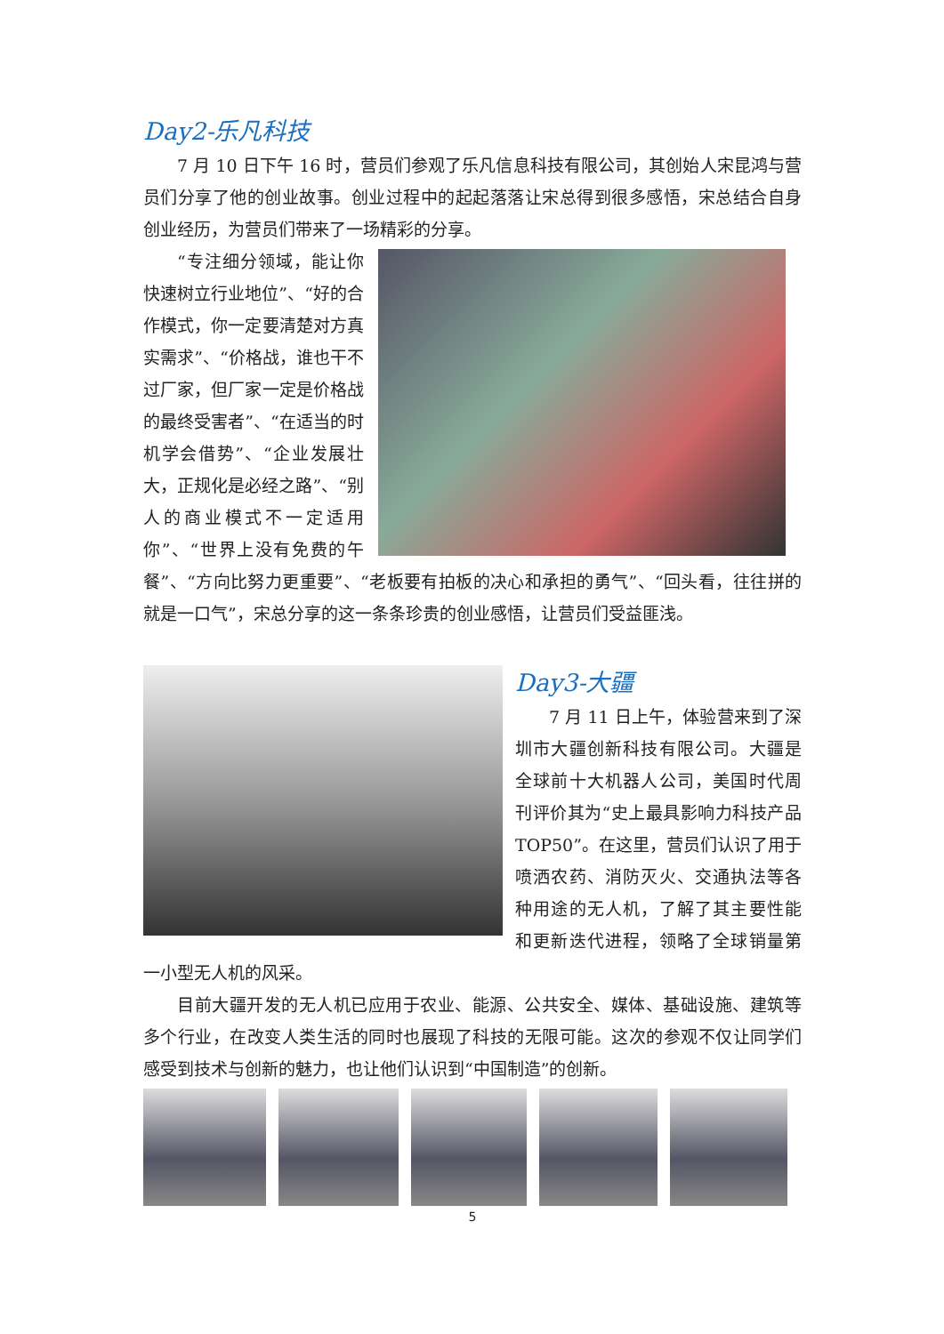Day2-乐凡科技
7 月 10 日下午 16 时，营员们参观了乐凡信息科技有限公司，其创始人宋昆鸿与营员们分享了他的创业故事。创业过程中的起起落落让宋总得到很多感悟，宋总结合自身创业经历，为营员们带来了一场精彩的分享。
“专注细分领域，能让你快速树立行业地位”、“好的合作模式，你一定要清楚对方真实需求”、“价格战，谁也干不过厂家，但厂家一定是价格战的最终受害者”、“在适当的时机学会借势”、“企业发展壮大，正规化是必经之路”、“别人的商业模式不一定适用你”、“世界上没有免费的午餐”、“方向比努力更重要”、“老板要有拍板的决心和承担的勇气”、“回头看，往往拼的就是一口气”，宋总分享的这一条条珍贵的创业感悟，让营员们受益匪浅。
Day3-大疆
7 月 11 日上午，体验营来到了深圳市大疆创新科技有限公司。大疆是全球前十大机器人公司，美国时代周刊评价其为“史上最具影响力科技产品 TOP50”。在这里，营员们认识了用于喷洒农药、消防灭火、交通执法等各种用途的无人机，了解了其主要性能和更新迭代进程，领略了全球销量第一小型无人机的风采。
目前大疆开发的无人机已应用于农业、能源、公共安全、媒体、基础设施、建筑等多个行业，在改变人类生活的同时也展现了科技的无限可能。这次的参观不仅让同学们感受到技术与创新的魅力，也让他们认识到“中国制造”的创新。
5